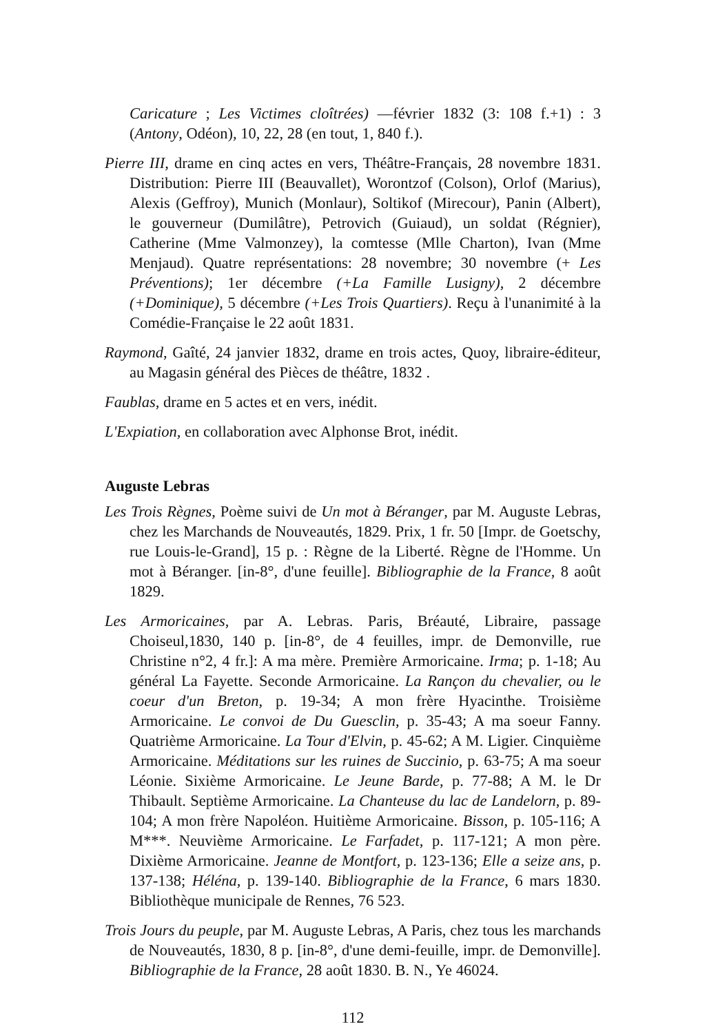Caricature ; Les Victimes cloîtrées) —février 1832 (3: 108 f.+1) : 3 (Antony, Odéon), 10, 22, 28 (en tout, 1, 840 f.).
Pierre III, drame en cinq actes en vers, Théâtre-Français, 28 novembre 1831. Distribution: Pierre III (Beauvallet), Worontzof (Colson), Orlof (Marius), Alexis (Geffroy), Munich (Monlaur), Soltikof (Mirecour), Panin (Albert), le gouverneur (Dumilâtre), Petrovich (Guiaud), un soldat (Régnier), Catherine (Mme Valmonzey), la comtesse (Mlle Charton), Ivan (Mme Menjaud). Quatre représentations: 28 novembre; 30 novembre (+ Les Préventions); 1er décembre (+La Famille Lusigny), 2 décembre (+Dominique), 5 décembre (+Les Trois Quartiers). Reçu à l'unanimité à la Comédie-Française le 22 août 1831.
Raymond, Gaîté, 24 janvier 1832, drame en trois actes, Quoy, libraire-éditeur, au Magasin général des Pièces de théâtre, 1832 .
Faublas, drame en 5 actes et en vers, inédit.
L'Expiation, en collaboration avec Alphonse Brot, inédit.
Auguste Lebras
Les Trois Règnes, Poème suivi de Un mot à Béranger, par M. Auguste Lebras, chez les Marchands de Nouveautés, 1829. Prix, 1 fr. 50 [Impr. de Goetschy, rue Louis-le-Grand], 15 p. : Règne de la Liberté. Règne de l'Homme. Un mot à Béranger. [in-8°, d'une feuille]. Bibliographie de la France, 8 août 1829.
Les Armoricaines, par A. Lebras. Paris, Bréauté, Libraire, passage Choiseul,1830, 140 p. [in-8°, de 4 feuilles, impr. de Demonville, rue Christine n°2, 4 fr.]: A ma mère. Première Armoricaine. Irma; p. 1-18; Au général La Fayette. Seconde Armoricaine. La Rançon du chevalier, ou le coeur d'un Breton, p. 19-34; A mon frère Hyacinthe. Troisième Armoricaine. Le convoi de Du Guesclin, p. 35-43; A ma soeur Fanny. Quatrième Armoricaine. La Tour d'Elvin, p. 45-62; A M. Ligier. Cinquième Armoricaine. Méditations sur les ruines de Succinio, p. 63-75; A ma soeur Léonie. Sixième Armoricaine. Le Jeune Barde, p. 77-88; A M. le Dr Thibault. Septième Armoricaine. La Chanteuse du lac de Landelorn, p. 89-104; A mon frère Napoléon. Huitième Armoricaine. Bisson, p. 105-116; A M***. Neuvième Armoricaine. Le Farfadet, p. 117-121; A mon père. Dixième Armoricaine. Jeanne de Montfort, p. 123-136; Elle a seize ans, p. 137-138; Héléna, p. 139-140. Bibliographie de la France, 6 mars 1830. Bibliothèque municipale de Rennes, 76 523.
Trois Jours du peuple, par M. Auguste Lebras, A Paris, chez tous les marchands de Nouveautés, 1830, 8 p. [in-8°, d'une demi-feuille, impr. de Demonville]. Bibliographie de la France, 28 août 1830. B. N., Ye 46024.
112